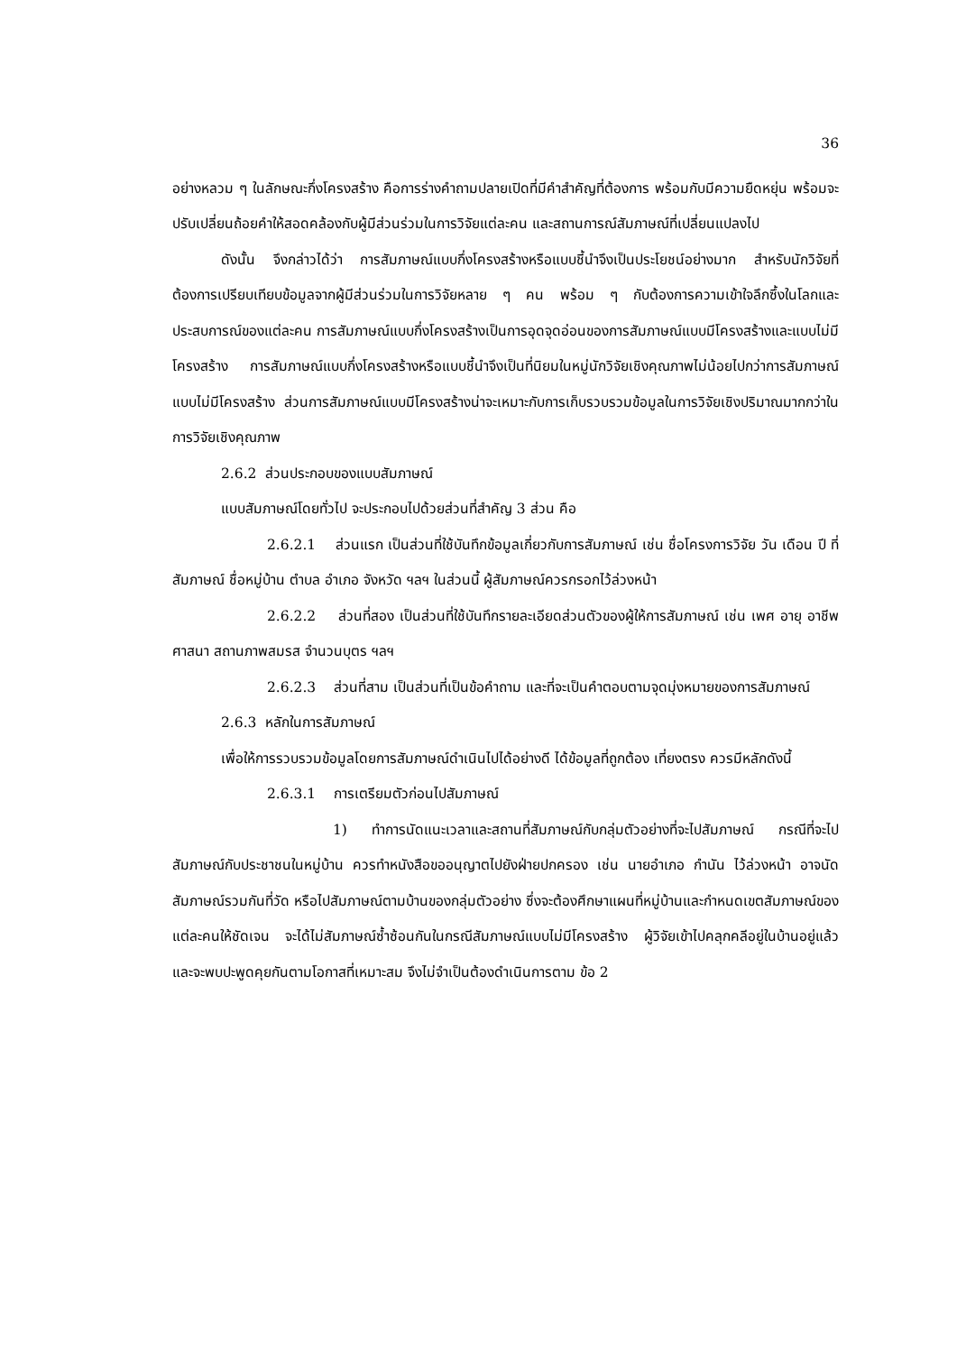36
อย่างหลวม ๆ ในลักษณะกึ่งโครงสร้าง คือการร่างคำถามปลายเปิดที่มีคำสำคัญที่ต้องการ พร้อมกับมีความยืดหยุ่น พร้อมจะปรับเปลี่ยนถ้อยคำให้สอดคล้องกับผู้มีส่วนร่วมในการวิจัยแต่ละคน และสถานการณ์สัมภาษณ์ที่เปลี่ยนแปลงไป
ดังนั้น จึงกล่าวได้ว่า การสัมภาษณ์แบบกึ่งโครงสร้างหรือแบบชี้นำจึงเป็นประโยชน์อย่างมาก สำหรับนักวิจัยที่ต้องการเปรียบเทียบข้อมูลจากผู้มีส่วนร่วมในการวิจัยหลาย ๆ คน พร้อม ๆ กับต้องการความเข้าใจลึกซึ้งในโลกและประสบการณ์ของแต่ละคน การสัมภาษณ์แบบกึ่งโครงสร้างเป็นการอุดจุดอ่อนของการสัมภาษณ์แบบมีโครงสร้างและแบบไม่มีโครงสร้าง การสัมภาษณ์แบบกึ่งโครงสร้างหรือแบบชี้นำจึงเป็นที่นิยมในหมู่นักวิจัยเชิงคุณภาพไม่น้อยไปกว่าการสัมภาษณ์แบบไม่มีโครงสร้าง ส่วนการสัมภาษณ์แบบมีโครงสร้างน่าจะเหมาะกับการเก็บรวบรวมข้อมูลในการวิจัยเชิงปริมาณมากกว่าในการวิจัยเชิงคุณภาพ
2.6.2 ส่วนประกอบของแบบสัมภาษณ์
แบบสัมภาษณ์โดยทั่วไป จะประกอบไปด้วยส่วนที่สำคัญ 3 ส่วน คือ
2.6.2.1 ส่วนแรก เป็นส่วนที่ใช้บันทึกข้อมูลเกี่ยวกับการสัมภาษณ์ เช่น ชื่อโครงการวิจัย วัน เดือน ปี ที่สัมภาษณ์ ชื่อหมู่บ้าน ตำบล อำเภอ จังหวัด ฯลฯ ในส่วนนี้ ผู้สัมภาษณ์ควรกรอกไว้ล่วงหน้า
2.6.2.2 ส่วนที่สอง เป็นส่วนที่ใช้บันทึกรายละเอียดส่วนตัวของผู้ให้การสัมภาษณ์ เช่น เพศ อายุ อาชีพ ศาสนา สถานภาพสมรส จำนวนบุตร ฯลฯ
2.6.2.3 ส่วนที่สาม เป็นส่วนที่เป็นข้อคำถาม และที่จะเป็นคำตอบตามจุดมุ่งหมายของการสัมภาษณ์
2.6.3 หลักในการสัมภาษณ์
เพื่อให้การรวบรวมข้อมูลโดยการสัมภาษณ์ดำเนินไปได้อย่างดี ได้ข้อมูลที่ถูกต้อง เที่ยงตรง ควรมีหลักดังนี้
2.6.3.1 การเตรียมตัวก่อนไปสัมภาษณ์
1) ทำการนัดแนะเวลาและสถานที่สัมภาษณ์กับกลุ่มตัวอย่างที่จะไปสัมภาษณ์ กรณีที่จะไปสัมภาษณ์กับประชาชนในหมู่บ้าน ควรทำหนังสือขออนุญาตไปยังฝ่ายปกครอง เช่น นายอำเภอ กำนัน ไว้ล่วงหน้า อาจนัดสัมภาษณ์รวมกันที่วัด หรือไปสัมภาษณ์ตามบ้านของกลุ่มตัวอย่าง ซึ่งจะต้องศึกษาแผนที่หมู่บ้านและกำหนดเขตสัมภาษณ์ของ แต่ละคนให้ชัดเจน จะได้ไม่สัมภาษณ์ซ้ำซ้อนกันในกรณีสัมภาษณ์แบบไม่มีโครงสร้าง ผู้วิจัยเข้าไปคลุกคลีอยู่ในบ้านอยู่แล้ว และจะพบปะพูดคุยกันตามโอกาสที่เหมาะสม จึงไม่จำเป็นต้องดำเนินการตาม ข้อ 2